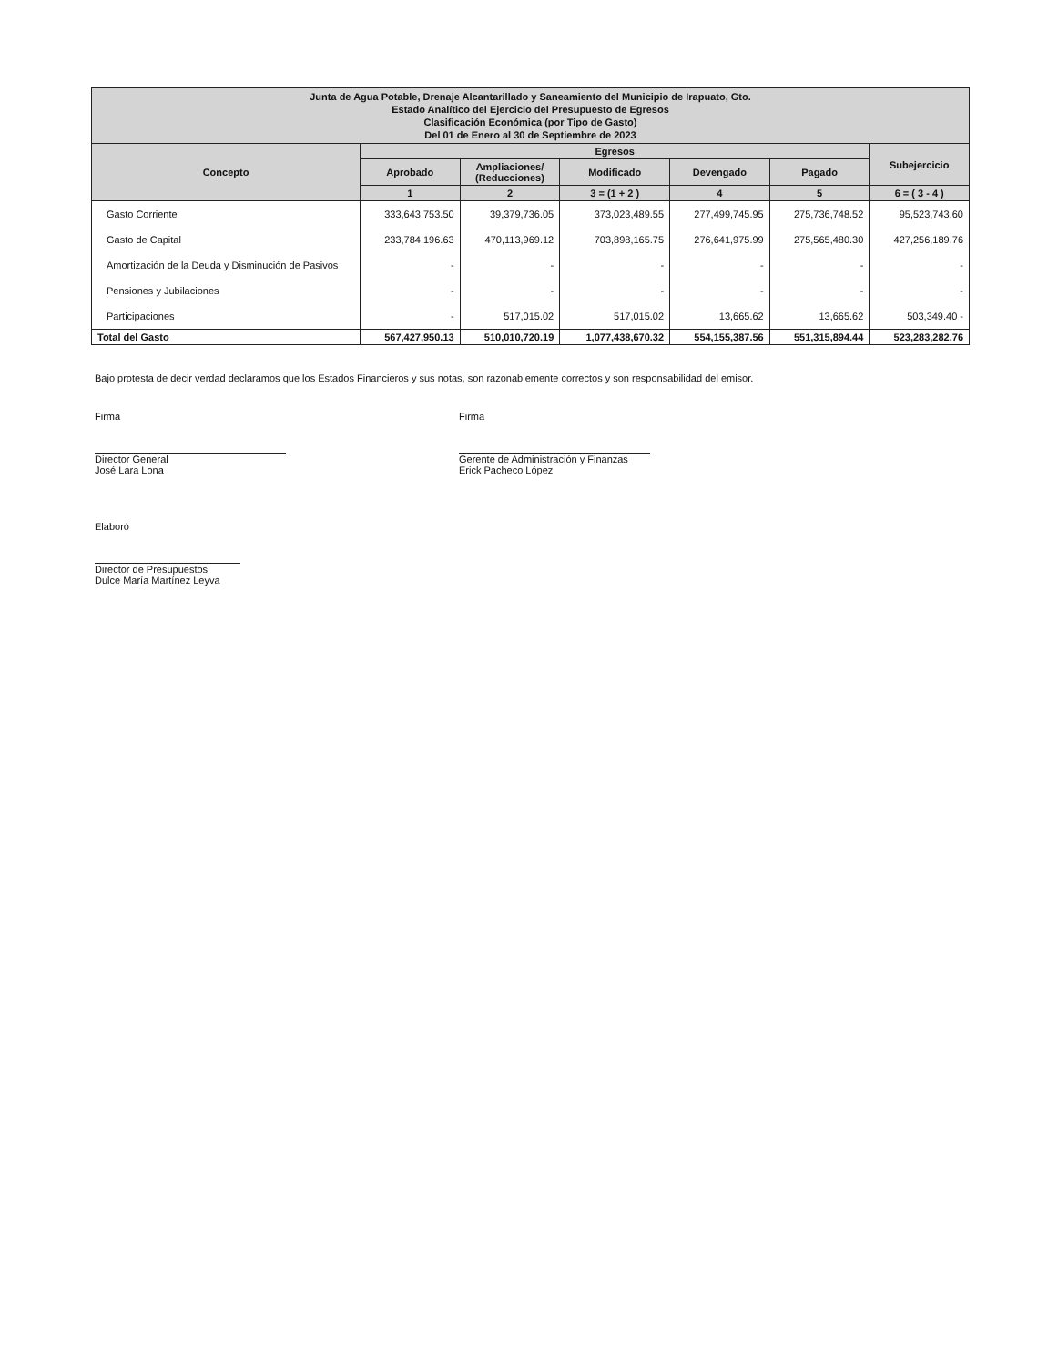| Junta de Agua Potable, Drenaje Alcantarillado y Saneamiento del Municipio de Irapuato, Gto. Estado Analítico del Ejercicio del Presupuesto de Egresos Clasificación Económica (por Tipo de Gasto) Del 01 de Enero al 30 de Septiembre de 2023 | | | | | | |
| --- | --- | --- | --- | --- | --- | --- |
| Concepto | Egresos | | | | | Subejercicio |
| | Aprobado | Ampliaciones/ (Reducciones) | Modificado | Devengado | Pagado | |
| | 1 | 2 | 3 = (1 + 2 ) | 4 | 5 | 6 = ( 3 - 4 ) |
| Gasto Corriente | 333,643,753.50 | 39,379,736.05 | 373,023,489.55 | 277,499,745.95 | 275,736,748.52 | 95,523,743.60 |
| Gasto de Capital | 233,784,196.63 | 470,113,969.12 | 703,898,165.75 | 276,641,975.99 | 275,565,480.30 | 427,256,189.76 |
| Amortización de la Deuda y Disminución de Pasivos | - | - | - | - | - | - |
| Pensiones y Jubilaciones | - | - | - | - | - | - |
| Participaciones | - | 517,015.02 | 517,015.02 | 13,665.62 | 13,665.62 | 503,349.40 - |
| Total del Gasto | 567,427,950.13 | 510,010,720.19 | 1,077,438,670.32 | 554,155,387.56 | 551,315,894.44 | 523,283,282.76 |
Bajo protesta de decir verdad declaramos que los Estados Financieros y sus notas, son razonablemente correctos y son responsabilidad del emisor.
Firma
Director General
José Lara Lona
Firma
Gerente de Administración y Finanzas
Erick Pacheco López
Elaboró
Director de Presupuestos
Dulce María Martínez Leyva